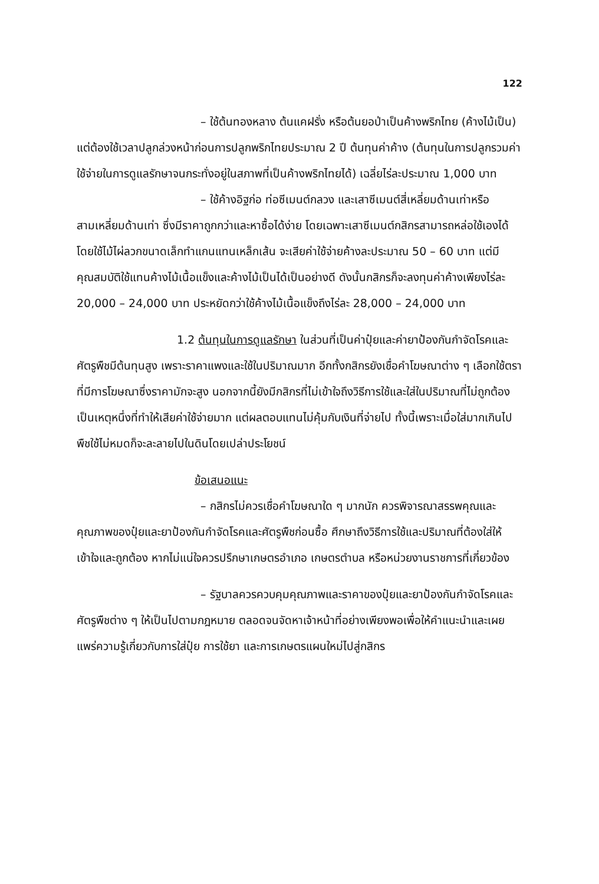122
– ใช้ต้นทองหลาง ต้นแคฝรั่ง หรือต้นยอป่าเป็นค้างพริกไทย (ค้างไม้เป็น) แต่ต้องใช้เวลาปลูกล่วงหน้าก่อนการปลูกพริกไทยประมาณ 2 ปี ต้นทุนค่าค้าง (ต้นทุนในการปลูกรวมค่าใช้จ่ายในการดูแลรักษาจนกระทั่งอยู่ในสภาพที่เป็นค้างพริกไทยได้) เฉลี่ยไร่ละประมาณ 1,000 บาท
– ใช้ค้างอิฐก่อ ท่อซีเมนต์กลวง และเสาซีเมนต์สี่เหลี่ยมด้านเท่าหรือสามเหลี่ยมด้านเท่า ซึ่งมีราคาถูกกว่าและหาซื้อได้ง่าย โดยเฉพาะเสาซีเมนต์กสิกรสามารถหล่อใช้เองได้โดยใช้ไม้ไผ่ลวกขนาดเล็กทำแกนแทนเหล็กเส้น จะเสียค่าใช้จ่ายค้างละประมาณ 50 – 60 บาท แต่มีคุณสมบัติใช้แทนค้างไม้เนื้อแข็งและค้างไม้เป็นได้เป็นอย่างดี ดังนั้นกสิกรก็จะลงทุนค่าค้างเพียงไร่ละ 20,000 – 24,000 บาท ประหยัดกว่าใช้ค้างไม้เนื้อแข็งถึงไร่ละ 28,000 – 24,000 บาท
1.2 ต้นทุนในการดูแลรักษา ในส่วนที่เป็นค่าปุ๋ยและค่ายาป้องกันกำจัดโรคและศัตรูพืชมีต้นทุนสูง เพราะราคาแพงและใช้ในปริมาณมาก อีกทั้งกสิกรยังเชื่อคำโฆษณาต่าง ๆ เลือกใช้ตราที่มีการโฆษณาซึ่งราคามักจะสูง นอกจากนี้ยังมีกสิกรที่ไม่เข้าใจถึงวิธีการใช้และใส่ในปริมาณที่ไม่ถูกต้อง เป็นเหตุหนึ่งที่ทำให้เสียค่าใช้จ่ายมาก แต่ผลตอบแทนไม่คุ้มกับเงินที่จ่ายไป ทั้งนี้เพราะเมื่อใส่มากเกินไปพืชใช้ไม่หมดก็จะละลายไปในดินโดยเปล่าประโยชน์
ข้อเสนอแนะ
– กสิกรไม่ควรเชื่อคำโฆษณาใด ๆ มากนัก ควรพิจารณาสรรพคุณและคุณภาพของปุ๋ยและยาป้องกันกำจัดโรคและศัตรูพืชก่อนซื้อ ศึกษาถึงวิธีการใช้และปริมาณที่ต้องใส่ให้เข้าใจและถูกต้อง หากไม่แน่ใจควรปรึกษาเกษตรอำเภอ เกษตรตำบล หรือหน่วยงานราชการที่เกี่ยวข้อง
– รัฐบาลควรควบคุมคุณภาพและราคาของปุ๋ยและยาป้องกันกำจัดโรคและศัตรูพืชต่าง ๆ ให้เป็นไปตามกฎหมาย ตลอดจนจัดหาเจ้าหน้าที่อย่างเพียงพอเพื่อให้คำแนะนำและเผยแพร่ความรู้เกี่ยวกับการใส่ปุ๋ย การใช้ยา และการเกษตรแผนใหม่ไปสู่กสิกร